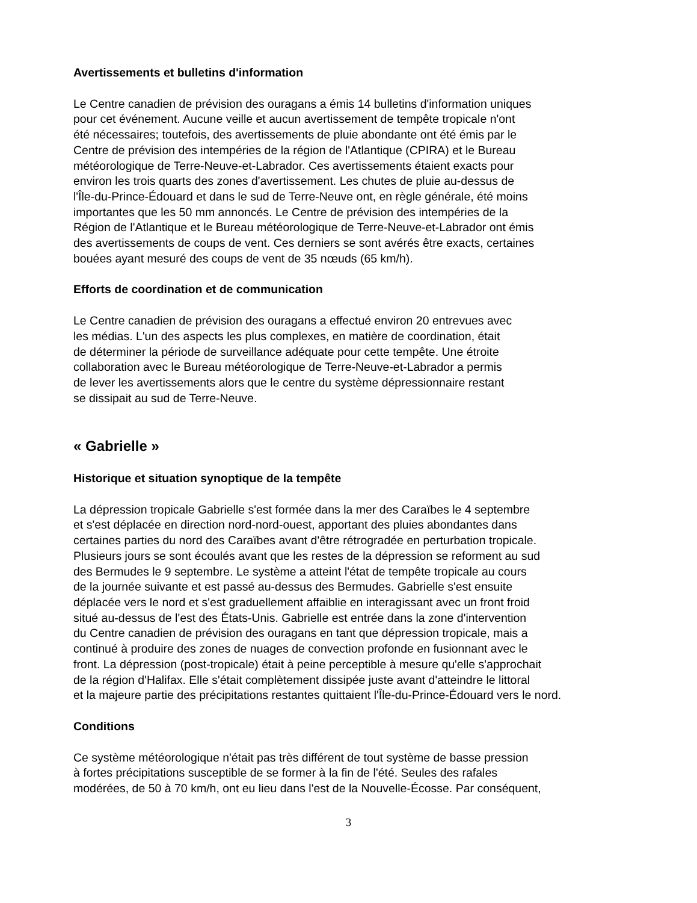Avertissements et bulletins d'information
Le Centre canadien de prévision des ouragans a émis 14 bulletins d'information uniques
pour cet événement. Aucune veille et aucun avertissement de tempête tropicale n'ont
été nécessaires; toutefois, des avertissements de pluie abondante ont été émis par le
Centre de prévision des intempéries de la région de l'Atlantique (CPIRA) et le Bureau
météorologique de Terre-Neuve-et-Labrador. Ces avertissements étaient exacts pour
environ les trois quarts des zones d'avertissement. Les chutes de pluie au-dessus de
l'Île-du-Prince-Édouard et dans le sud de Terre-Neuve ont, en règle générale, été moins
importantes que les 50 mm annoncés. Le Centre de prévision des intempéries de la
Région de l'Atlantique et le Bureau météorologique de Terre-Neuve-et-Labrador ont émis
des avertissements de coups de vent. Ces derniers se sont avérés être exacts, certaines
bouées ayant mesuré des coups de vent de 35 nœuds (65 km/h).
Efforts de coordination et de communication
Le Centre canadien de prévision des ouragans a effectué environ 20 entrevues avec
les médias. L'un des aspects les plus complexes, en matière de coordination, était
de déterminer la période de surveillance adéquate pour cette tempête. Une étroite
collaboration avec le Bureau météorologique de Terre-Neuve-et-Labrador a permis
de lever les avertissements alors que le centre du système dépressionnaire restant
se dissipait au sud de Terre-Neuve.
« Gabrielle »
Historique et situation synoptique de la tempête
La dépression tropicale Gabrielle s'est formée dans la mer des Caraïbes le 4 septembre
et s'est déplacée en direction nord-nord-ouest, apportant des pluies abondantes dans
certaines parties du nord des Caraïbes avant d'être rétrogradée en perturbation tropicale.
Plusieurs jours se sont écoulés avant que les restes de la dépression se reforment au sud
des Bermudes le 9 septembre. Le système a atteint l'état de tempête tropicale au cours
de la journée suivante et est passé au-dessus des Bermudes. Gabrielle s'est ensuite
déplacée vers le nord et s'est graduellement affaiblie en interagissant avec un front froid
situé au-dessus de l'est des États-Unis. Gabrielle est entrée dans la zone d'intervention
du Centre canadien de prévision des ouragans en tant que dépression tropicale, mais a
continué à produire des zones de nuages de convection profonde en fusionnant avec le
front. La dépression (post-tropicale) était à peine perceptible à mesure qu'elle s'approchait
de la région d'Halifax. Elle s'était complètement dissipée juste avant d'atteindre le littoral
et la majeure partie des précipitations restantes quittaient l'Île-du-Prince-Édouard vers le nord.
Conditions
Ce système météorologique n'était pas très différent de tout système de basse pression
à fortes précipitations susceptible de se former à la fin de l'été. Seules des rafales
modérées, de 50 à 70 km/h, ont eu lieu dans l'est de la Nouvelle-Écosse. Par conséquent,
3